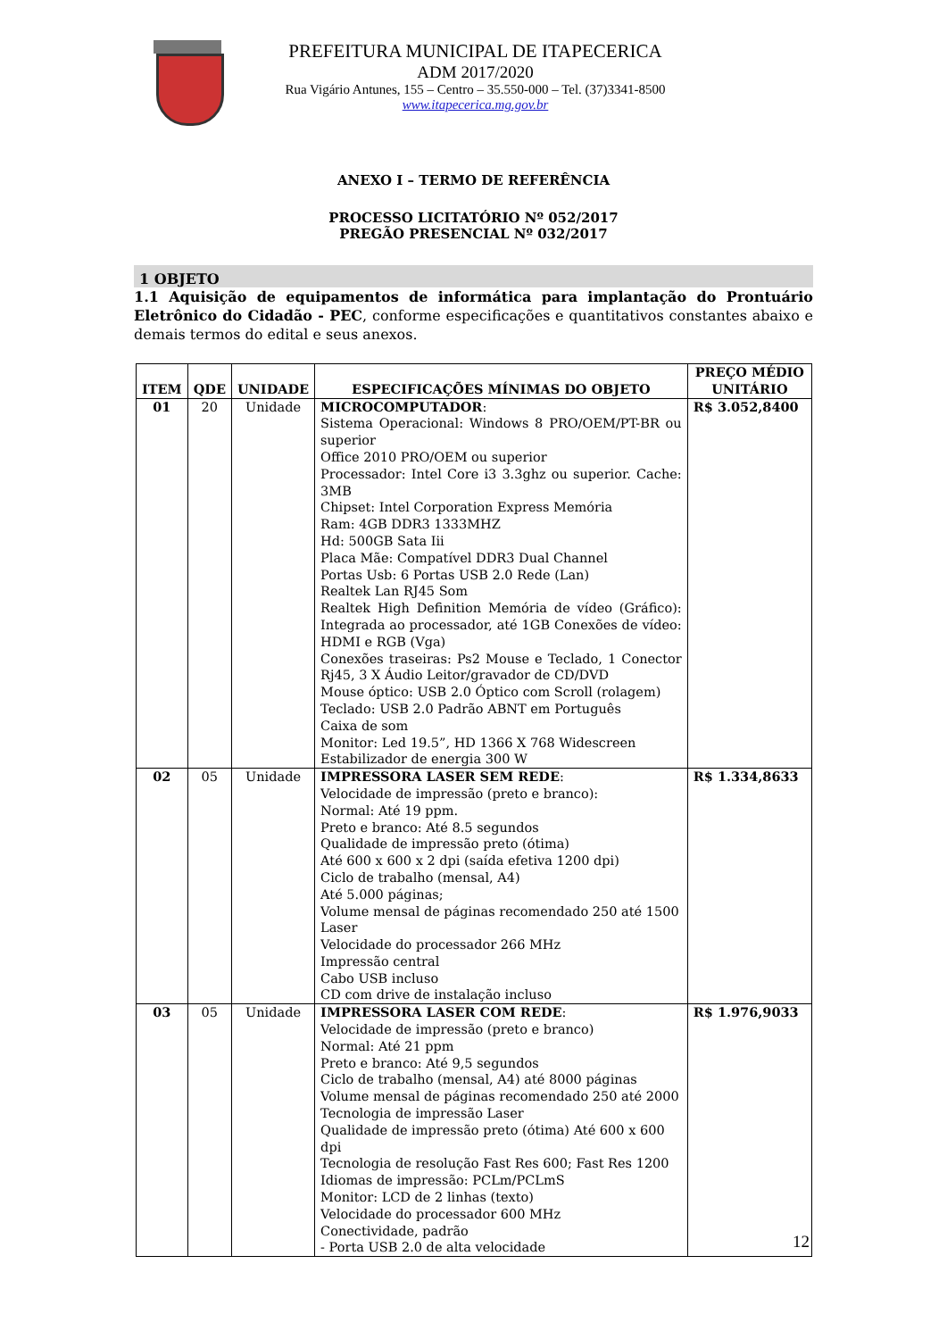PREFEITURA MUNICIPAL DE ITAPECERICA
ADM 2017/2020
Rua Vigário Antunes, 155 – Centro – 35.550-000 – Tel. (37)3341-8500
www.itapecerica.mg.gov.br
ANEXO I – TERMO DE REFERÊNCIA
PROCESSO LICITATÓRIO Nº 052/2017
PREGÃO PRESENCIAL Nº 032/2017
1 OBJETO
1.1 Aquisição de equipamentos de informática para implantação do Prontuário Eletrônico do Cidadão - PEC, conforme especificações e quantitativos constantes abaixo e demais termos do edital e seus anexos.
| ITEM | QDE | UNIDADE | ESPECIFICAÇÕES MÍNIMAS DO OBJETO | PREÇO MÉDIO UNITÁRIO |
| --- | --- | --- | --- | --- |
| 01 | 20 | Unidade | MICROCOMPUTADOR : Sistema Operacional: Windows 8 PRO/OEM/PT-BR ou superior Office 2010 PRO/OEM ou superior Processador: Intel Core i3 3.3ghz ou superior. Cache: 3MB Chipset: Intel Corporation Express Memória Ram: 4GB DDR3 1333MHZ Hd: 500GB Sata Iii Placa Mãe: Compatível DDR3 Dual Channel Portas Usb: 6 Portas USB 2.0 Rede (Lan) Realtek Lan RJ45 Som Realtek High Definition Memória de vídeo (Gráfico): Integrada ao processador, até 1GB Conexões de vídeo: HDMI e RGB (Vga) Conexões traseiras: Ps2 Mouse e Teclado, 1 Conector Rj45, 3 X Áudio Leitor/gravador de CD/DVD Mouse óptico: USB 2.0 Óptico com Scroll (rolagem) Teclado: USB 2.0 Padrão ABNT em Português Caixa de som Monitor: Led 19.5”, HD 1366 X 768 Widescreen Estabilizador de energia 300 W | R$ 3.052,8400 |
| 02 | 05 | Unidade | IMPRESSORA LASER SEM REDE : Velocidade de impressão (preto e branco): Normal: Até 19 ppm. Preto e branco: Até 8.5 segundos Qualidade de impressão preto (ótima) Até 600 x 600 x 2 dpi (saída efetiva 1200 dpi) Ciclo de trabalho (mensal, A4) Até 5.000 páginas; Volume mensal de páginas recomendado 250 até 1500 Laser Velocidade do processador 266 MHz Impressão central Cabo USB incluso CD com drive de instalação incluso | R$ 1.334,8633 |
| 03 | 05 | Unidade | IMPRESSORA LASER COM REDE : Velocidade de impressão (preto e branco) Normal: Até 21 ppm Preto e branco: Até 9,5 segundos Ciclo de trabalho (mensal, A4) até 8000 páginas Volume mensal de páginas recomendado 250 até 2000 Tecnologia de impressão Laser Qualidade de impressão preto (ótima) Até 600 x 600 dpi Tecnologia de resolução Fast Res 600; Fast Res 1200 Idiomas de impressão: PCLm/PCLmS Monitor: LCD de 2 linhas (texto) Velocidade do processador 600 MHz Conectividade, padrão - Porta USB 2.0 de alta velocidade | R$ 1.976,9033 |
12